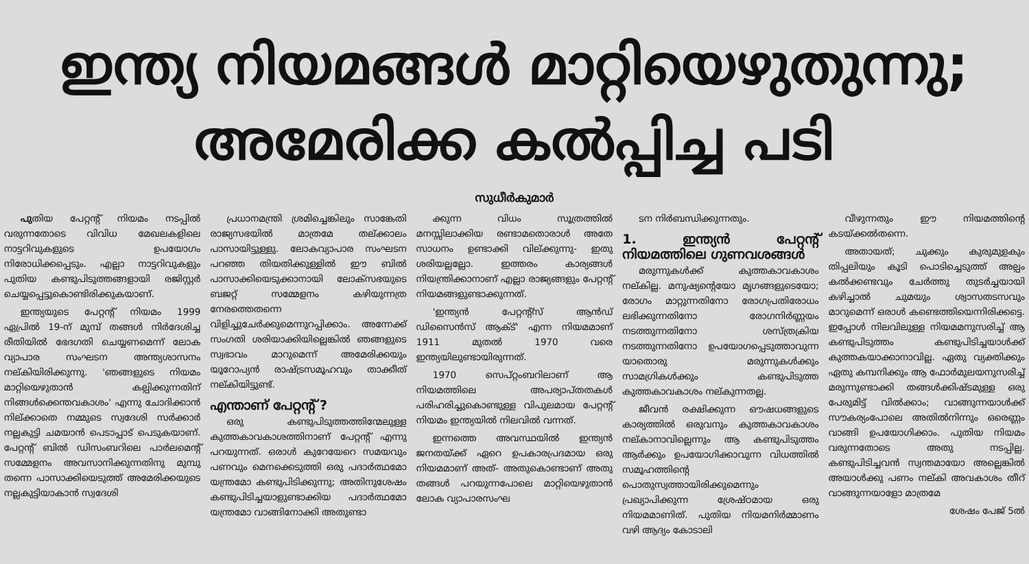ഇന്ത്യ നിയമങ്ങൾ മാറ്റിയെഴുതുന്നു;
അമേരിക്ക കൽപ്പിച്ച പടി
സുധീർകുമാർ
പുതിയ പേറ്റന്റ് നിയമം നടപ്പിൽ വരുന്നതോടെ വിവിധ മേഖലകളിലെ നാട്ടറിവുകളുടെ ഉപയോഗം നിരോധിക്കപ്പെടും. എല്ലാ നാട്ടറിവുകളും പുതിയ കണ്ടുപിടുത്തങ്ങളായി രജിസ്റ്റർ ചെയ്യപ്പെട്ടുകൊണ്ടിരിക്കുകയാണ്.
ഇന്ത്യയുടെ പേറ്റന്റ് നിയമം 1999 ഏപ്രിൽ 19-ന് മുമ്പ് തങ്ങൾ നിർദേശിച്ച രീതിയിൽ ഭേദഗതി ചെയ്യണമെന്ന് ലോക വ്യാപാര സംഘടന അന്ത്യശാസനം നല്കിയിരിക്കുന്നു. 'ഞങ്ങളുടെ നിയമം മാറ്റിയെഴുതാൻ കല്പിക്കുന്നതിന് നിങ്ങൾക്കെന്തവകാശം' എന്നു ചോദിക്കാൻ നില്ക്കാതെ നമ്മുടെ സ്വദേശി സർക്കാർ നല്ലകുട്ടി ചമയാൻ പെടാപ്പാട് പെടുകയാണ്. പേറ്റന്റ് ബിൽ ഡിസംബറിലെ പാർലമെന്റ് സമ്മേളനം അവസാനിക്കുന്നതിനു മുമ്പു തന്നെ പാസാക്കിയെടുത്ത് അമേരിക്കയുടെ നല്ലകുട്ടിയാകാൻ സ്വദേശി
പ്രധാനമന്ത്രി ശ്രമിച്ചെങ്കിലും സാങ്കേതി രാജ്യസഭയിൽ മാത്രമേ തല്ക്കാലം പാസായിട്ടുള്ളു. ലോകവ്യാപാര സംഘടന പറഞ്ഞ തിയതിക്കുള്ളിൽ ഈ ബിൽ പാസാക്കിയെടുക്കാനായി ലോക്സഭയുടെ ബജറ്റ് സമ്മേളനം കഴിയുന്നത്ര നേരത്തെതന്നെ വിളിച്ചുചേർക്കുമെന്നുറപ്പിക്കാം. അന്നേക്ക് സംഗതി ശരിയാക്കിയില്ലെങ്കിൽ ഞങ്ങളുടെ സ്വഭാവം മാറുമെന്ന് അമേരിക്കയും യൂറോപ്യൻ രാഷ്ട്രസമൂഹവും താക്കീത് നല്കിയിട്ടുണ്ട്.
എന്താണ് പേറ്റന്റ് ?
ഒരു കണ്ടുപിടുത്തത്തിന്മേലുള്ള കുത്തകാവകാശത്തിനാണ് പേറ്റന്റ് എന്നു പറയുന്നത്. ഒരാൾ കുറേയേറെ സമയവും പണവും മെനക്കെടുത്തി ഒരു പദാർത്ഥമോ യന്ത്രമോ കണ്ടുപിടിക്കുന്നു; അതിനുശേഷം കണ്ടുപിടിച്ചയാളുണ്ടാക്കിയ പദാർത്ഥമോ യന്ത്രമോ വാങ്ങിനോക്കി അതുണ്ടാ
ക്കുന്ന വിധം സൂത്രത്തിൽ മനസ്സിലാക്കിയ രണ്ടാമതൊരാൾ അതേ സാധനം ഉണ്ടാക്കി വില്ക്കുന്നു- ഇതു ശരിയല്ലല്ലോ. ഇത്തരം കാര്യങ്ങൾ നിയന്ത്രിക്കാനാണ് എല്ലാ രാജ്യങ്ങളും പേറ്റന്റ് നിയമങ്ങളുണ്ടാക്കുന്നത്.
'ഇന്ത്യൻ പേറ്റന്റ്സ് ആൻഡ് ഡിസൈൻസ് ആക്ട്' എന്ന നിയമമാണ് 1911 മുതൽ 1970 വരെ ഇന്ത്യയിലുണ്ടായിരുന്നത്.
1970 സെപ്റ്റംബറിലാണ് ആ നിയമത്തിലെ അപര്യാപ്തതകൾ പരിഹരിച്ചുകൊണ്ടുള്ള വിപുലമായ പേറ്റന്റ് നിയമം ഇന്ത്യയിൽ നിലവിൽ വന്നത്.
ഇന്നത്തെ അവസ്ഥയിൽ ഇന്ത്യൻ ജനതയ്ക്ക് ഏറെ ഉപകാരപ്രദമായ ഒരു നിയമമാണ് അത്- അതുകൊണ്ടാണ് അതു തങ്ങൾ പറയുന്നപോലെ മാറ്റിയെഴുതാൻ ലോക വ്യാപാരസംഘ
ടന നിർബന്ധിക്കുന്നതും.
1. ഇന്ത്യൻ പേറ്റന്റ് നിയമത്തിലെ ഗുണവശങ്ങൾ
മരുന്നുകൾക്ക് കുത്തകാവകാശം നല്കില്ല. മനുഷ്യന്റെയോ മൃഗങ്ങളുടെയോ; രോഗം മാറ്റുന്നതിനോ രോഗപ്രതിരോധം ലഭിക്കുന്നതിനോ രോഗനിർണ്ണയം നടത്തുന്നതിനോ ശസ്ത്രക്രിയ നടത്തുന്നതിനോ ഉപയോഗപ്പെടുത്താവുന്ന യാതൊരു മരുന്നുകൾക്കും സാമഗ്രികൾക്കും കണ്ടുപിടുത്ത കുത്തകാവകാശം നല്കുന്നതല്ല.
ജീവൻ രക്ഷിക്കുന്ന ഔഷധങ്ങളുടെ കാര്യത്തിൽ ഒരുവനും കുത്തകാവകാശം നല്കാനാവില്ലെന്നും ആ കണ്ടുപിടുത്തം ആർക്കും ഉപയോഗിക്കാവുന്ന വിധത്തിൽ സമൂഹത്തിന്റെ പൊതുസ്വത്തായിരിക്കുമെന്നും പ്രഖ്യാപിക്കുന്ന ശ്രേഷ്ഠമായ ഒരു നിയമമാണിത്. പുതിയ നിയമനിർമ്മാണം വഴി ആദ്യം കോടാലി
വീഴുന്നതും ഈ നിയമത്തിന്റെ കടയ്ക്കൽതന്നെ.
അതായത്; ചുക്കും കുരുമുളകും തിപ്പലിയും കൂടി പൊടിച്ചെടുത്ത് അല്പം കൽക്കണ്ടവും ചേർത്തു തുടർച്ചയായി കഴിച്ചാൽ ചുമയും ശ്വാസതടസവും മാറുമെന്ന് ഒരാൾ കണ്ടെത്തിയെന്നിരിക്കട്ടെ. ഇപ്പോൾ നിലവിലുള്ള നിയമമനുസരിച്ച് ആ കണ്ടുപിടുത്തം കണ്ടുപിടിച്ചയാൾക്ക് കുത്തകയാക്കാനാവില്ല. ഏതു വ്യക്തിക്കും ഏതു കമ്പനിക്കും ആ ഫോർമുലയനുസരിച്ച് മരുന്നുണ്ടാക്കി തങ്ങൾക്കിഷ്ടമുള്ള ഒരു പേരുമിട്ട് വിൽക്കാം; വാങ്ങുന്നയാൾക്ക് സൗകര്യംപോലെ അതിൽനിന്നും ഒരെണ്ണം വാങ്ങി ഉപയോഗിക്കാം. പുതിയ നിയമം വരുന്നതോടെ അതു നടപ്പില്ല. കണ്ടുപിടിച്ചവൻ സ്വന്തമായോ അല്ലെങ്കിൽ അയാൾക്കു പണം നല്കി അവകാശം തീറ് വാങ്ങുന്നയാളോ മാത്രമേ
ശേഷം പേജ് 5ൽ